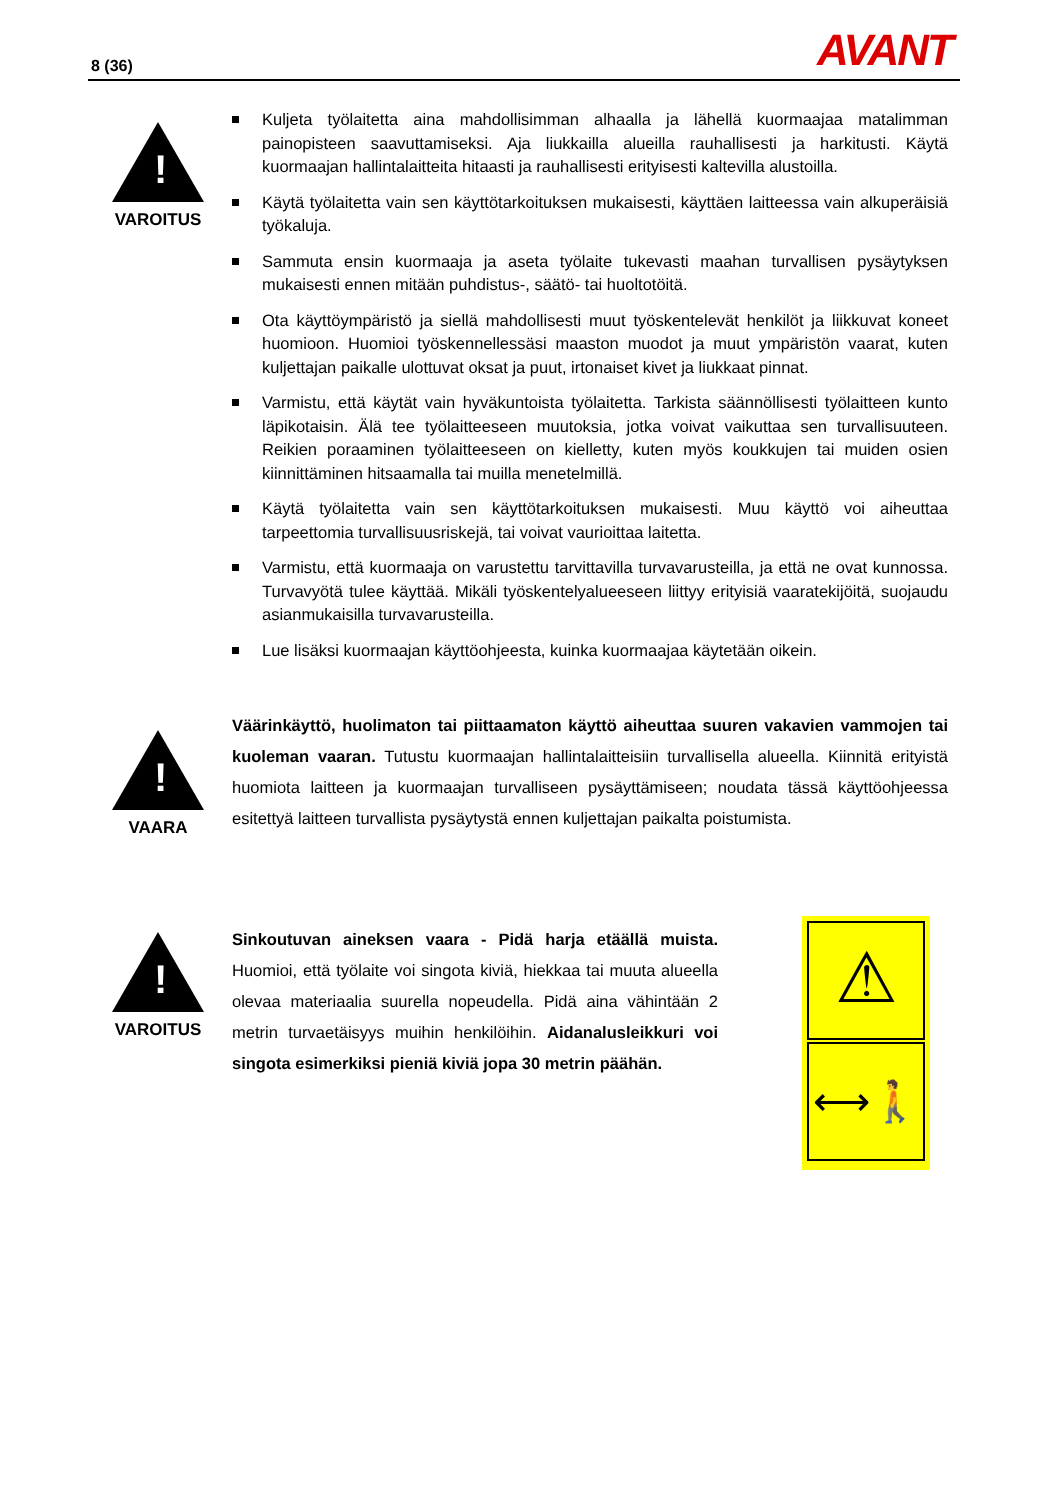8 (36) AVANT
!
VAROITUS
Kuljeta työlaitetta aina mahdollisimman alhaalla ja lähellä kuormaajaa matalimman painopisteen saavuttamiseksi. Aja liukkailla alueilla rauhallisesti ja harkitusti. Käytä kuormaajan hallintalaitteita hitaasti ja rauhallisesti erityisesti kaltevilla alustoilla.
Käytä työlaitetta vain sen käyttötarkoituksen mukaisesti, käyttäen laitteessa vain alkuperäisiä työkaluja.
Sammuta ensin kuormaaja ja aseta työlaite tukevasti maahan turvallisen pysäytyksen mukaisesti ennen mitään puhdistus-, säätö- tai huoltotöitä.
Ota käyttöympäristö ja siellä mahdollisesti muut työskentelevät henkilöt ja liikkuvat koneet huomioon. Huomioi työskennellessäsi maaston muodot ja muut ympäristön vaarat, kuten kuljettajan paikalle ulottuvat oksat ja puut, irtonaiset kivet ja liukkaat pinnat.
Varmistu, että käytät vain hyväkuntoista työlaitetta. Tarkista säännöllisesti työlaitteen kunto läpikotaisin. Älä tee työlaitteeseen muutoksia, jotka voivat vaikuttaa sen turvallisuuteen. Reikien poraaminen työlaitteeseen on kielletty, kuten myös koukkujen tai muiden osien kiinnittäminen hitsaamalla tai muilla menetelmillä.
Käytä työlaitetta vain sen käyttötarkoituksen mukaisesti. Muu käyttö voi aiheuttaa tarpeettomia turvallisuusriskejä, tai voivat vaurioittaa laitetta.
Varmistu, että kuormaaja on varustettu tarvittavilla turvavarusteilla, ja että ne ovat kunnossa. Turvavyötä tulee käyttää. Mikäli työskentelyalueeseen liittyy erityisiä vaaratekijöitä, suojaudu asianmukaisilla turvavarusteilla.
Lue lisäksi kuormaajan käyttöohjeesta, kuinka kuormaajaa käytetään oikein.
!
VAARA
Väärinkäyttö, huolimaton tai piittaamaton käyttö aiheuttaa suuren vakavien vammojen tai kuoleman vaaran. Tutustu kuormaajan hallintalaitteisiin turvallisella alueella. Kiinnitä erityistä huomiota laitteen ja kuormaajan turvalliseen pysäyttämiseen; noudata tässä käyttöohjeessa esitettyä laitteen turvallista pysäytystä ennen kuljettajan paikalta poistumista.
!
VAROITUS
Sinkoutuvan aineksen vaara - Pidä harja etäällä muista. Huomioi, että työlaite voi singota kiviä, hiekkaa tai muuta alueella olevaa materiaalia suurella nopeudella. Pidä aina vähintään 2 metrin turvaetäisyys muihin henkilöihin. Aidanalusleikkuri voi singota esimerkiksi pieniä kiviä jopa 30 metrin päähän.
⚠
⟷🚶